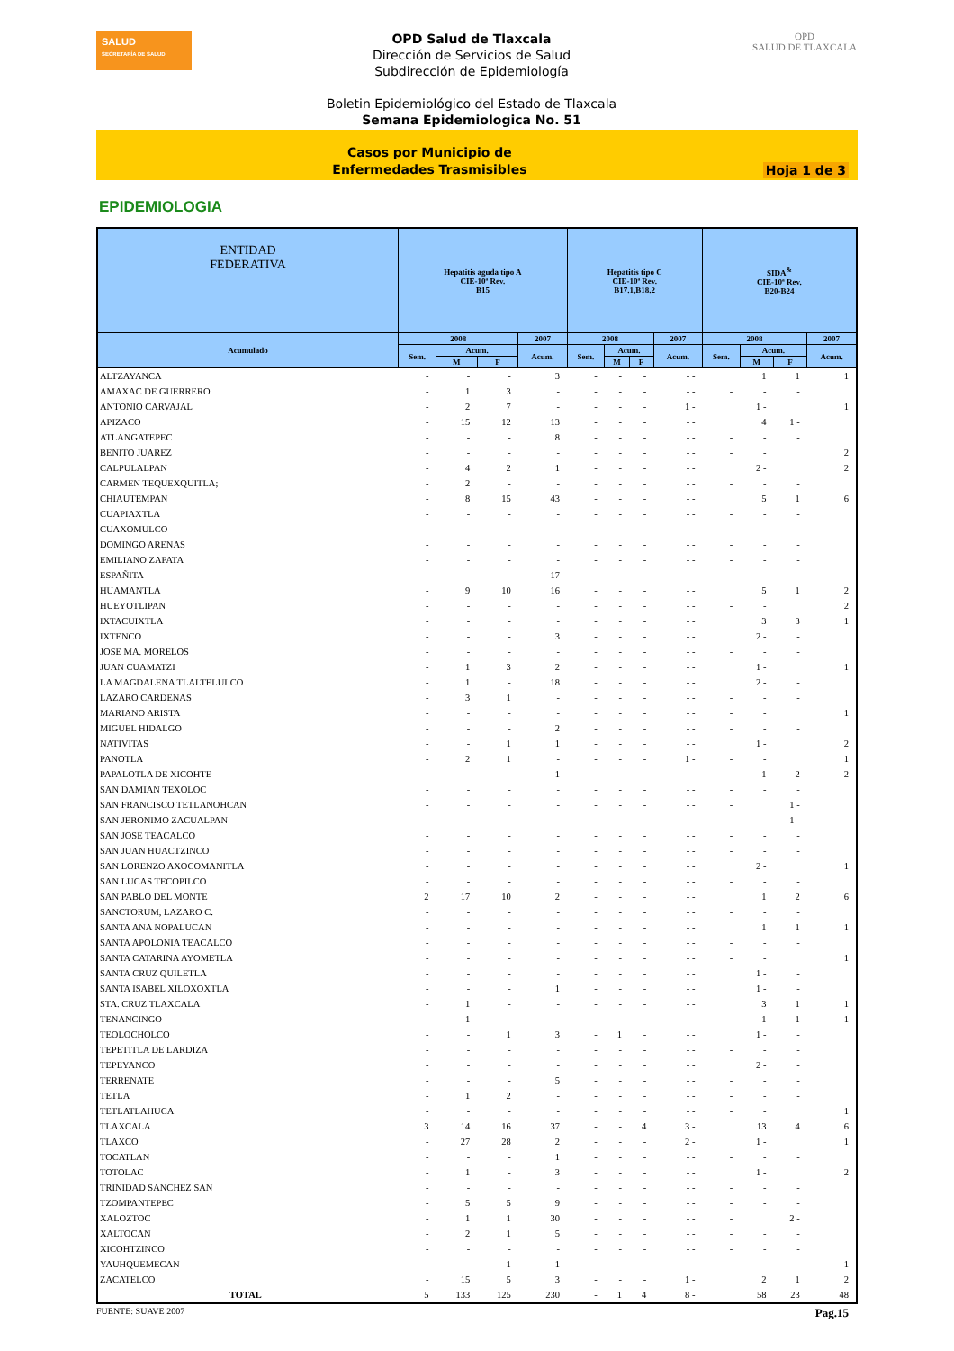SALUD
SECRETARÍA DE SALUD
OPD Salud de Tlaxcala
Dirección de Servicios de Salud
Subdirección de Epidemiología
Boletin Epidemiológico del Estado de Tlaxcala
Semana Epidemiologica No. 51
OPD
SALUD DE TLAXCALA
Casos por Municipio de
Enfermedades Trasmisibles
Hoja 1 de 3
EPIDEMIOLOGIA
| ENTIDAD FEDERATIVA | Hepatitis aguda tipo A CIE-10ª Rev. B15 | | | | Hepatitis tipo C CIE-10ª Rev. B17.1,B18.2 | | | | SIDA<sup>&</sup> CIE-10ª Rev. B20-B24 | | | |
| --- | --- | --- | --- | --- | --- | --- | --- | --- | --- | --- | --- | --- |
| Acumulado | 2008 | | | 2007 | 2008 | | | 2007 | 2008 | | | 2007 |
| | Sem. | Acum. | | Acum. | Sem. | Acum. | | Acum. | Sem. | Acum. | | Acum. |
| | | M | F | | | M | F | | | M | F | |
| ALTZAYANCA | - | - | - | 3 | - | - | - | - - | | 1 | 1 | 1 |
| AMAXAC DE GUERRERO | - | 1 | 3 | - | - | - | - | - - | - | - | - | |
| ANTONIO CARVAJAL | - | 2 | 7 | - | - | - | - | 1 - | | 1 - | | 1 |
| APIZACO | - | 15 | 12 | 13 | - | - | - | - - | | 4 | 1 - | |
| ATLANGATEPEC | - | - | - | 8 | - | - | - | - - | - | - | - | |
| BENITO JUAREZ | - | - | - | - | - | - | - | - - | - | - | | 2 |
| CALPULALPAN | - | 4 | 2 | 1 | - | - | - | - - | | 2 - | | 2 |
| CARMEN TEQUEXQUITLA; | - | 2 | - | - | - | - | - | - - | - | - | - | |
| CHIAUTEMPAN | - | 8 | 15 | 43 | - | - | - | - - | | 5 | 1 | 6 |
| CUAPIAXTLA | - | - | - | - | - | - | - | - - | - | - | - | |
| CUAXOMULCO | - | - | - | - | - | - | - | - - | - | - | - | |
| DOMINGO ARENAS | - | - | - | - | - | - | - | - - | - | - | - | |
| EMILIANO ZAPATA | - | - | - | - | - | - | - | - - | - | - | - | |
| ESPAÑITA | - | - | - | 17 | - | - | - | - - | - | - | - | |
| HUAMANTLA | - | 9 | 10 | 16 | - | - | - | - - | | 5 | 1 | 2 |
| HUEYOTLIPAN | - | - | - | - | - | - | - | - - | - | - | | 2 |
| IXTACUIXTLA | - | - | - | - | - | - | - | - - | | 3 | 3 | 1 |
| IXTENCO | - | - | - | 3 | - | - | - | - - | | 2 - | - | |
| JOSE MA. MORELOS | - | - | - | - | - | - | - | - - | - | - | - | |
| JUAN CUAMATZI | - | 1 | 3 | 2 | - | - | - | - - | | 1 - | | 1 |
| LA MAGDALENA TLALTELULCO | - | 1 | - | 18 | - | - | - | - - | | 2 - | - | |
| LAZARO CARDENAS | - | 3 | 1 | - | - | - | - | - - | - | - | - | |
| MARIANO ARISTA | - | - | - | - | - | - | - | - - | - | - | | 1 |
| MIGUEL HIDALGO | - | - | - | 2 | - | - | - | - - | - | - | - | |
| NATIVITAS | - | - | 1 | 1 | - | - | - | - - | | 1 - | | 2 |
| PANOTLA | - | 2 | 1 | - | - | - | - | 1 - | - | - | | 1 |
| PAPALOTLA DE XICOHTE | - | - | - | 1 | - | - | - | - - | | 1 | 2 | 2 |
| SAN DAMIAN TEXOLOC | - | - | - | - | - | - | - | - - | - | - | - | |
| SAN FRANCISCO TETLANOHCAN | - | - | - | - | - | - | - | - - | - | | 1 - | |
| SAN JERONIMO ZACUALPAN | - | - | - | - | - | - | - | - - | - | | 1 - | |
| SAN JOSE TEACALCO | - | - | - | - | - | - | - | - - | - | - | - | |
| SAN JUAN HUACTZINCO | - | - | - | - | - | - | - | - - | - | - | - | |
| SAN LORENZO AXOCOMANITLA | - | - | - | - | - | - | - | - - | | 2 - | | 1 |
| SAN LUCAS TECOPILCO | - | - | - | - | - | - | - | - - | - | - | - | |
| SAN PABLO DEL MONTE | 2 | 17 | 10 | 2 | - | - | - | - - | | 1 | 2 | 6 |
| SANCTORUM, LAZARO C. | - | - | - | - | - | - | - | - - | - | - | - | |
| SANTA ANA NOPALUCAN | - | - | - | - | - | - | - | - - | | 1 | 1 | 1 |
| SANTA APOLONIA TEACALCO | - | - | - | - | - | - | - | - - | - | - | - | |
| SANTA CATARINA AYOMETLA | - | - | - | - | - | - | - | - - | - | - | | 1 |
| SANTA CRUZ QUILETLA | - | - | - | - | - | - | - | - - | | 1 - | - | |
| SANTA ISABEL XILOXOXTLA | - | - | - | 1 | - | - | - | - - | | 1 - | - | |
| STA. CRUZ TLAXCALA | - | 1 | - | - | - | - | - | - - | | 3 | 1 | 1 |
| TENANCINGO | - | 1 | - | - | - | - | - | - - | | 1 | 1 | 1 |
| TEOLOCHOLCO | - | - | 1 | 3 | - | 1 | - | - - | | 1 - | - | |
| TEPETITLA DE LARDIZA | - | - | - | - | - | - | - | - - | - | - | - | |
| TEPEYANCO | - | - | - | - | - | - | - | - - | | 2 - | - | |
| TERRENATE | - | - | - | 5 | - | - | - | - - | - | - | - | |
| TETLA | - | 1 | 2 | - | - | - | - | - - | - | - | - | |
| TETLATLAHUCA | - | - | - | - | - | - | - | - - | - | - | | 1 |
| TLAXCALA | 3 | 14 | 16 | 37 | - | - | 4 | 3 - | | 13 | 4 | 6 |
| TLAXCO | - | 27 | 28 | 2 | - | - | - | 2 - | | 1 - | | 1 |
| TOCATLAN | - | - | - | 1 | - | - | - | - - | - | - | - | |
| TOTOLAC | - | 1 | - | 3 | - | - | - | - - | | 1 - | | 2 |
| TRINIDAD SANCHEZ SAN | - | - | - | - | - | - | - | - - | - | - | - | |
| TZOMPANTEPEC | - | 5 | 5 | 9 | - | - | - | - - | - | - | - | |
| XALOZTOC | - | 1 | 1 | 30 | - | - | - | - - | - | | 2 - | |
| XALTOCAN | - | 2 | 1 | 5 | - | - | - | - - | - | - | - | |
| XICOHTZINCO | - | - | - | - | - | - | - | - - | - | - | - | |
| YAUHQUEMECAN | - | - | 1 | 1 | - | - | - | - - | - | - | | 1 |
| ZACATELCO | - | 15 | 5 | 3 | - | - | - | 1 - | | 2 | 1 | 2 |
| TOTAL | 5 | 133 | 125 | 230 | - | 1 | 4 | 8 - | | 58 | 23 | 48 |
FUENTE: SUAVE 2007 Pag.15